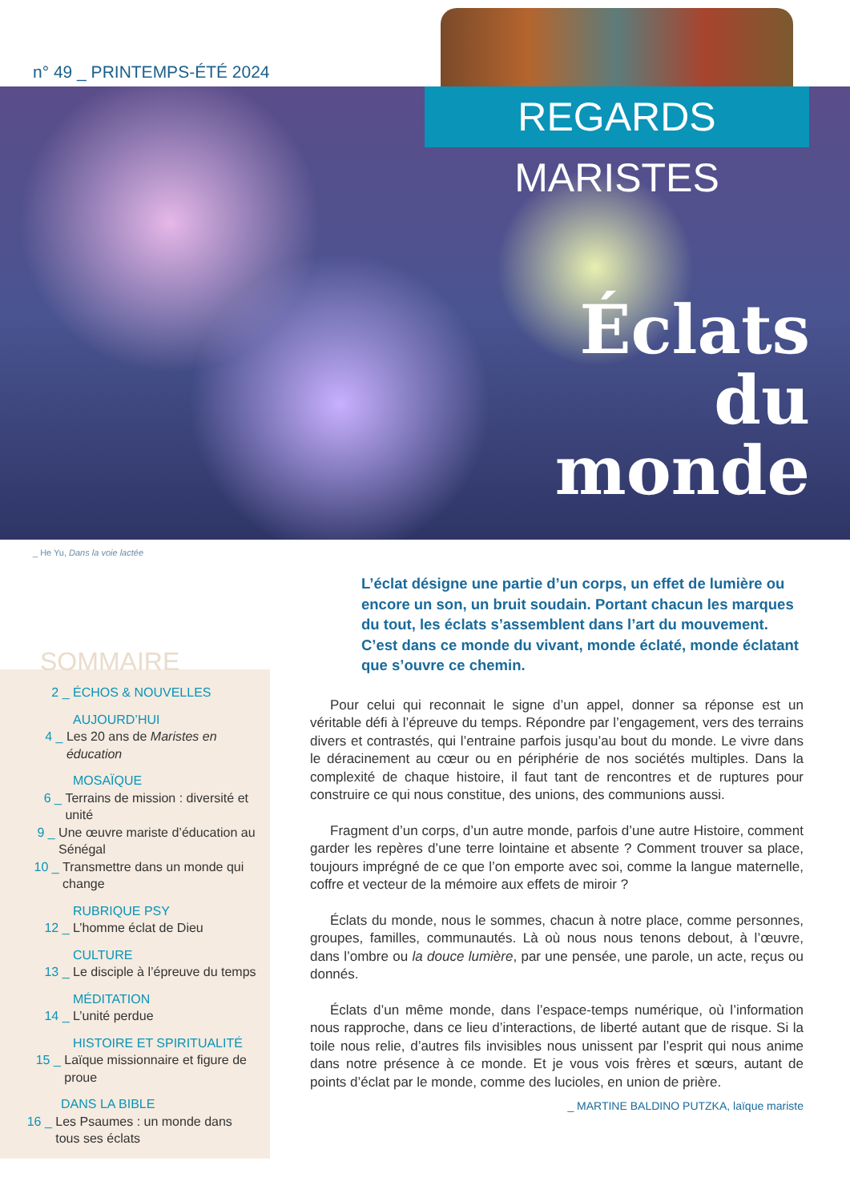n° 49 _ PRINTEMPS-ÉTÉ 2024
REGARDS MARISTES
Éclats
du
monde
_ He Yu, Dans la voie lactée
SOMMAIRE
2 _ ÉCHOS & NOUVELLES
AUJOURD’HUI
4 _ Les 20 ans de Maristes en éducation
MOSAÏQUE
6 _ Terrains de mission : diversité et unité
9 _ Une œuvre mariste d’éducation au Sénégal
10 _ Transmettre dans un monde qui change
RUBRIQUE PSY
12 _ L’homme éclat de Dieu
CULTURE
13 _ Le disciple à l’épreuve du temps
MÉDITATION
14 _ L’unité perdue
HISTOIRE ET SPIRITUALITÉ
15 _ Laïque missionnaire et figure de proue
DANS LA BIBLE
16 _ Les Psaumes : un monde dans tous ses éclats
L’éclat désigne une partie d’un corps, un effet de lumière ou encore un son, un bruit soudain. Portant chacun les marques du tout, les éclats s’assemblent dans l’art du mouvement. C’est dans ce monde du vivant, monde éclaté, monde éclatant que s’ouvre ce chemin.
Pour celui qui reconnait le signe d’un appel, donner sa réponse est un véritable défi à l’épreuve du temps. Répondre par l’engagement, vers des terrains divers et contrastés, qui l’entraine parfois jusqu’au bout du monde. Le vivre dans le déracinement au cœur ou en périphérie de nos sociétés multiples. Dans la complexité de chaque histoire, il faut tant de rencontres et de ruptures pour construire ce qui nous constitue, des unions, des communions aussi.
Fragment d’un corps, d’un autre monde, parfois d’une autre Histoire, comment garder les repères d’une terre lointaine et absente ? Comment trouver sa place, toujours imprégné de ce que l’on emporte avec soi, comme la langue maternelle, coffre et vecteur de la mémoire aux effets de miroir ?
Éclats du monde, nous le sommes, chacun à notre place, comme personnes, groupes, familles, communautés. Là où nous nous tenons debout, à l’œuvre, dans l’ombre ou la douce lumière, par une pensée, une parole, un acte, reçus ou donnés.
Éclats d’un même monde, dans l’espace-temps numérique, où l’information nous rapproche, dans ce lieu d’interactions, de liberté autant que de risque. Si la toile nous relie, d’autres fils invisibles nous unissent par l’esprit qui nous anime dans notre présence à ce monde. Et je vous vois frères et sœurs, autant de points d’éclat par le monde, comme des lucioles, en union de prière.
_ MARTINE BALDINO PUTZKA, laïque mariste